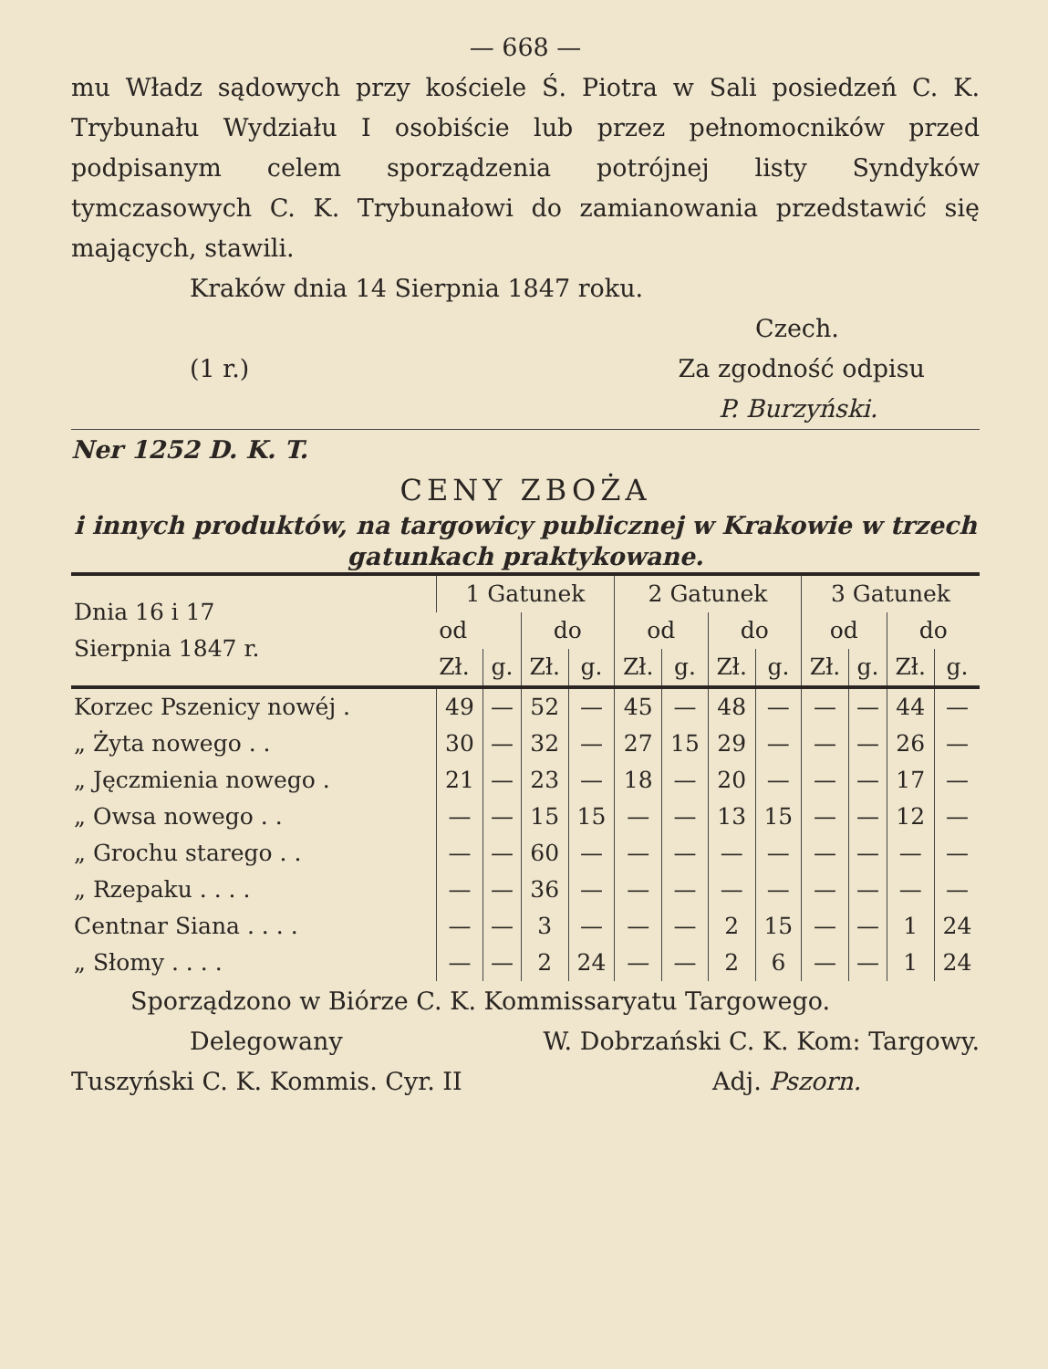— 668 —
mu Władz sądowych przy kościele Ś. Piotra w Sali posiedzeń C. K. Trybunału Wydziału I osobiście lub przez pełnomocników przed podpisanym celem sporządzenia potrójnej listy Syndyków tymczasowych C. K. Trybunałowi do zamianowania przedstawić się mających, stawili.
Kraków dnia 14 Sierpnia 1847 roku.
Czech.
(1 r.) Za zgodność odpisu
P. Burzyński.
Ner 1252 D. K. T.
CENY ZBOŻA
i innych produktów, na targowicy publicznej w Krakowie w trzech gatunkach praktykowane.
| Dnia 16 i 17 Sierpnia 1847 r. | 1 Gatunek | | | | 2 Gatunek | | | | 3 Gatunek | | | |
| --- | --- | --- | --- | --- | --- | --- | --- | --- | --- | --- | --- | --- |
| | od | | do | | od | | do | | od | | do | |
| | Zł. | g. | Zł. | g. | Zł. | g. | Zł. | g. | Zł. | g. | Zł. | g. |
| Korzec Pszenicy nowéj . | 49 | — | 52 | — | 45 | — | 48 | — | — | — | 44 | — |
| „ Żyta nowego . . | 30 | — | 32 | — | 27 | 15 | 29 | — | — | — | 26 | — |
| „ Jęczmienia nowego . | 21 | — | 23 | — | 18 | — | 20 | — | — | — | 17 | — |
| „ Owsa nowego . . | — | — | 15 | 15 | — | — | 13 | 15 | — | — | 12 | — |
| „ Grochu starego . . | — | — | 60 | — | — | — | — | — | — | — | — | — |
| „ Rzepaku . . . . | — | — | 36 | — | — | — | — | — | — | — | — | — |
| Centnar Siana . . . . | — | — | 3 | — | — | — | 2 | 15 | — | — | 1 | 24 |
| „ Słomy . . . . | — | — | 2 | 24 | — | — | 2 | 6 | — | — | 1 | 24 |
Sporządzono w Biórze C. K. Kommissaryatu Targowego.
Delegowany W. Dobrzański C. K. Kom: Targowy.
Tuszyński C. K. Kommis. Cyr. II Adj. Pszorn.